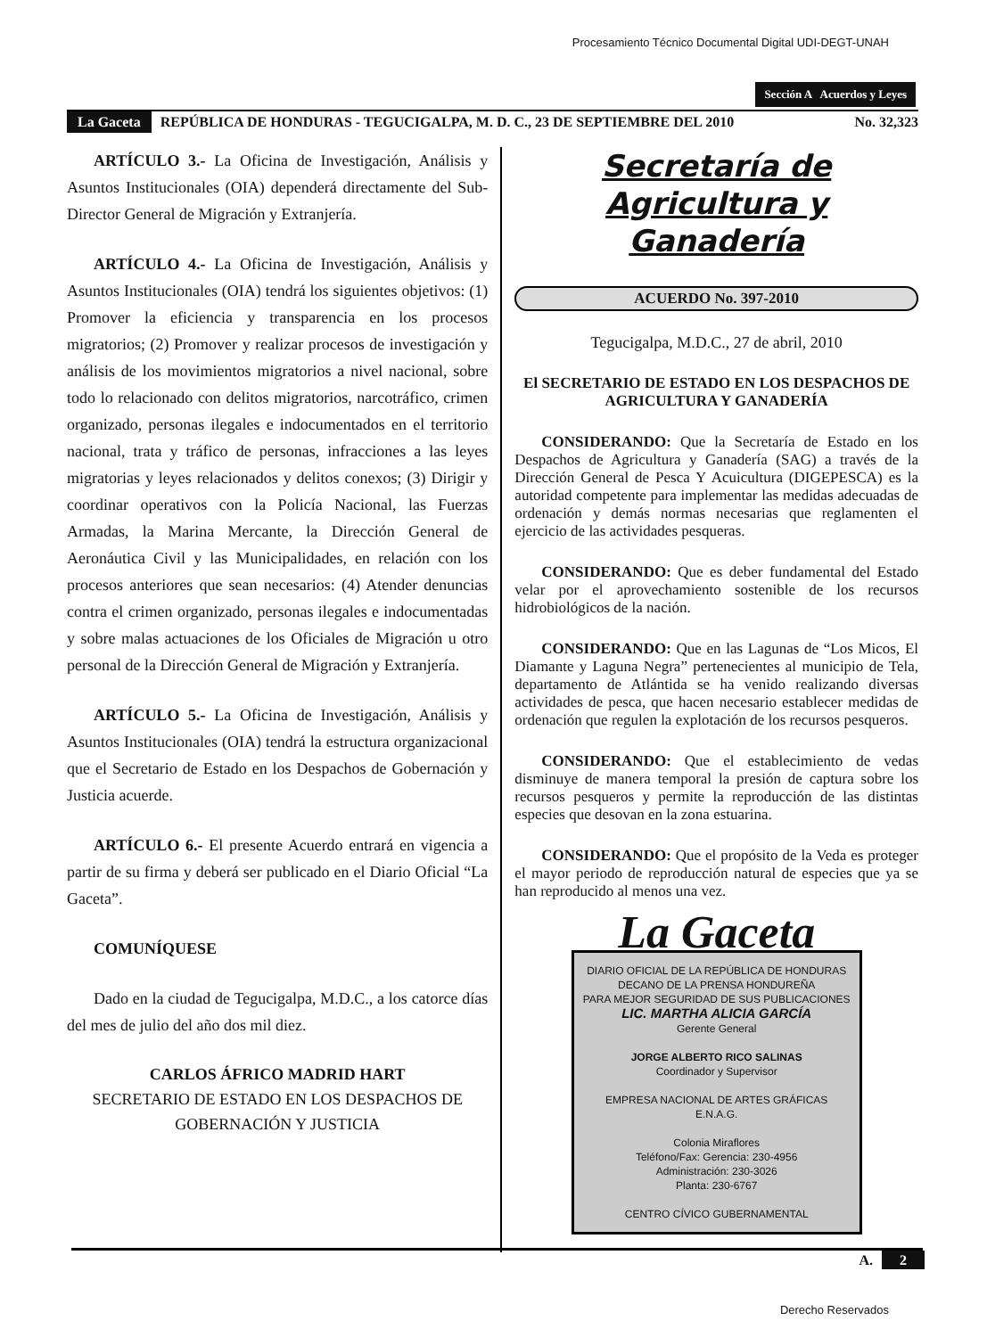Procesamiento Técnico Documental Digital UDI-DEGT-UNAH
Sección A Acuerdos y Leyes
La Gaceta REPÚBLICA DE HONDURAS - TEGUCIGALPA, M. D. C., 23 DE SEPTIEMBRE DEL 2010 No. 32,323
ARTÍCULO 3.- La Oficina de Investigación, Análisis y Asuntos Institucionales (OIA) dependerá directamente del Sub-Director General de Migración y Extranjería.
ARTÍCULO 4.- La Oficina de Investigación, Análisis y Asuntos Institucionales (OIA) tendrá los siguientes objetivos: (1) Promover la eficiencia y transparencia en los procesos migratorios; (2) Promover y realizar procesos de investigación y análisis de los movimientos migratorios a nivel nacional, sobre todo lo relacionado con delitos migratorios, narcotráfico, crimen organizado, personas ilegales e indocumentados en el territorio nacional, trata y tráfico de personas, infracciones a las leyes migratorias y leyes relacionados y delitos conexos; (3) Dirigir y coordinar operativos con la Policía Nacional, las Fuerzas Armadas, la Marina Mercante, la Dirección General de Aeronáutica Civil y las Municipalidades, en relación con los procesos anteriores que sean necesarios: (4) Atender denuncias contra el crimen organizado, personas ilegales e indocumentadas y sobre malas actuaciones de los Oficiales de Migración u otro personal de la Dirección General de Migración y Extranjería.
ARTÍCULO 5.- La Oficina de Investigación, Análisis y Asuntos Institucionales (OIA) tendrá la estructura organizacional que el Secretario de Estado en los Despachos de Gobernación y Justicia acuerde.
ARTÍCULO 6.- El presente Acuerdo entrará en vigencia a partir de su firma y deberá ser publicado en el Diario Oficial “La Gaceta”.
COMUNÍQUESE
Dado en la ciudad de Tegucigalpa, M.D.C., a los catorce días del mes de julio del año dos mil diez.
CARLOS ÁFRICO MADRID HART
SECRETARIO DE ESTADO EN LOS DESPACHOS DE GOBERNACIÓN Y JUSTICIA
Secretaría de
Agricultura y Ganadería
ACUERDO No. 397-2010
Tegucigalpa, M.D.C., 27 de abril, 2010
El SECRETARIO DE ESTADO EN LOS DESPACHOS DE AGRICULTURA Y GANADERÍA
CONSIDERANDO: Que la Secretaría de Estado en los Despachos de Agricultura y Ganadería (SAG) a través de la Dirección General de Pesca Y Acuicultura (DIGEPESCA) es la autoridad competente para implementar las medidas adecuadas de ordenación y demás normas necesarias que reglamenten el ejercicio de las actividades pesqueras.
CONSIDERANDO: Que es deber fundamental del Estado velar por el aprovechamiento sostenible de los recursos hidrobiológicos de la nación.
CONSIDERANDO: Que en las Lagunas de “Los Micos, El Diamante y Laguna Negra” pertenecientes al municipio de Tela, departamento de Atlántida se ha venido realizando diversas actividades de pesca, que hacen necesario establecer medidas de ordenación que regulen la explotación de los recursos pesqueros.
CONSIDERANDO: Que el establecimiento de vedas disminuye de manera temporal la presión de captura sobre los recursos pesqueros y permite la reproducción de las distintas especies que desovan en la zona estuarina.
CONSIDERANDO: Que el propósito de la Veda es proteger el mayor periodo de reproducción natural de especies que ya se han reproducido al menos una vez.
La Gaceta
DIARIO OFICIAL DE LA REPÚBLICA DE HONDURAS
DECANO DE LA PRENSA HONDUREÑA
PARA MEJOR SEGURIDAD DE SUS PUBLICACIONES
LIC. MARTHA ALICIA GARCÍA
Gerente General
JORGE ALBERTO RICO SALINAS
Coordinador y Supervisor
EMPRESA NACIONAL DE ARTES GRÁFICAS
E.N.A.G.
Colonia Miraflores
Teléfono/Fax: Gerencia: 230-4956
Administración: 230-3026
Planta: 230-6767
CENTRO CÍVICO GUBERNAMENTAL
A. 2
Derecho Reservados